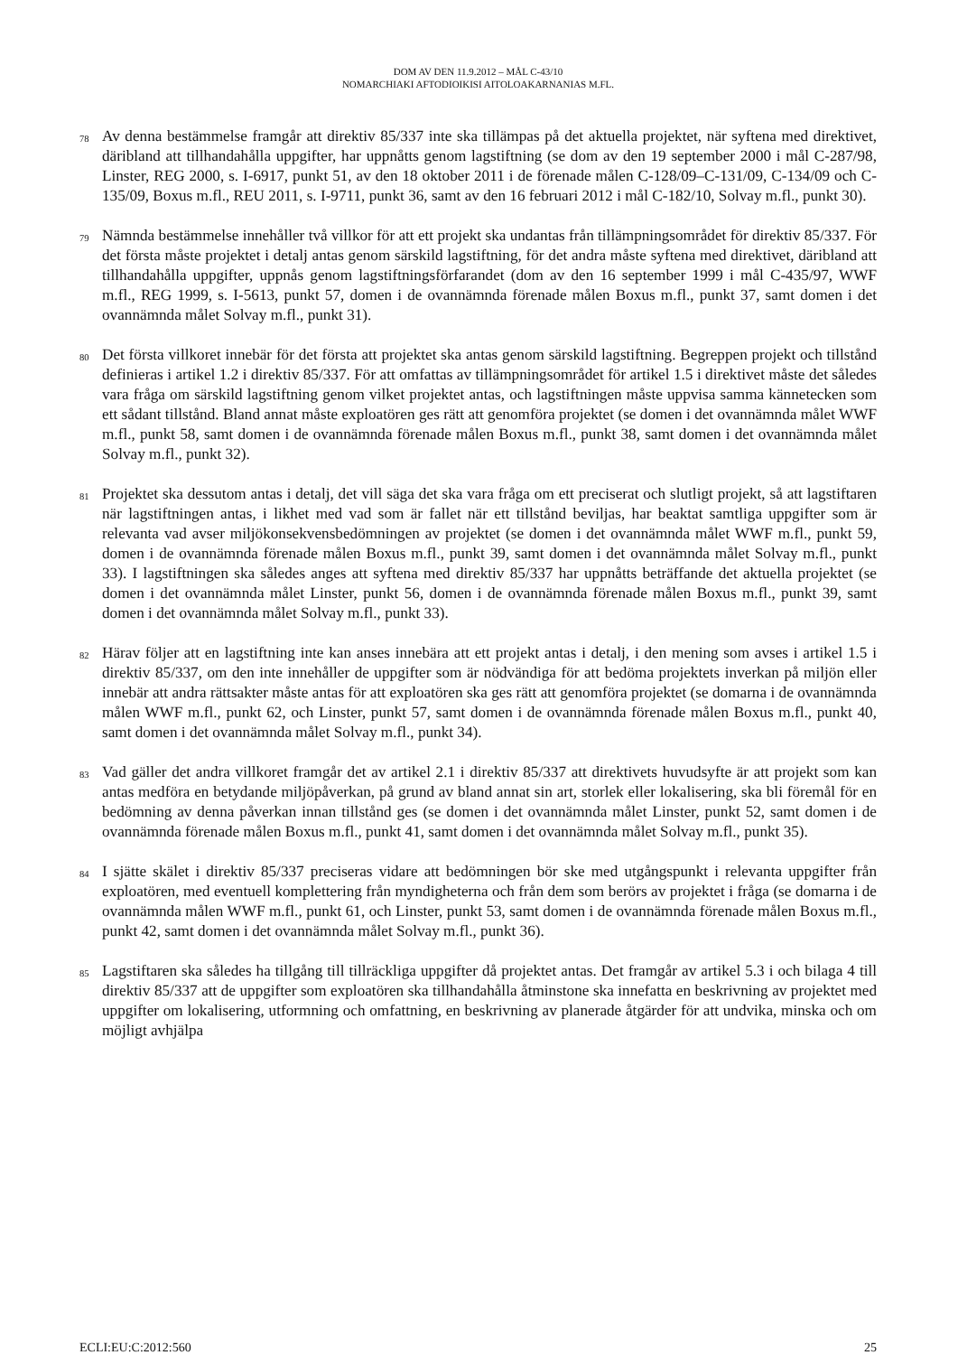DOM AV DEN 11.9.2012 – MÅL C-43/10
NOMARCHIAKI AFTODIOIKISI AITOLOAKARNANIAS M.FL.
78
Av denna bestämmelse framgår att direktiv 85/337 inte ska tillämpas på det aktuella projektet, när syftena med direktivet, däribland att tillhandahålla uppgifter, har uppnåtts genom lagstiftning (se dom av den 19 september 2000 i mål C-287/98, Linster, REG 2000, s. I-6917, punkt 51, av den 18 oktober 2011 i de förenade målen C-128/09–C-131/09, C-134/09 och C-135/09, Boxus m.fl., REU 2011, s. I-9711, punkt 36, samt av den 16 februari 2012 i mål C-182/10, Solvay m.fl., punkt 30).
79
Nämnda bestämmelse innehåller två villkor för att ett projekt ska undantas från tillämpningsområdet för direktiv 85/337. För det första måste projektet i detalj antas genom särskild lagstiftning, för det andra måste syftena med direktivet, däribland att tillhandahålla uppgifter, uppnås genom lagstiftningsförfarandet (dom av den 16 september 1999 i mål C-435/97, WWF m.fl., REG 1999, s. I-5613, punkt 57, domen i de ovannämnda förenade målen Boxus m.fl., punkt 37, samt domen i det ovannämnda målet Solvay m.fl., punkt 31).
80
Det första villkoret innebär för det första att projektet ska antas genom särskild lagstiftning. Begreppen projekt och tillstånd definieras i artikel 1.2 i direktiv 85/337. För att omfattas av tillämpningsområdet för artikel 1.5 i direktivet måste det således vara fråga om särskild lagstiftning genom vilket projektet antas, och lagstiftningen måste uppvisa samma kännetecken som ett sådant tillstånd. Bland annat måste exploatören ges rätt att genomföra projektet (se domen i det ovannämnda målet WWF m.fl., punkt 58, samt domen i de ovannämnda förenade målen Boxus m.fl., punkt 38, samt domen i det ovannämnda målet Solvay m.fl., punkt 32).
81
Projektet ska dessutom antas i detalj, det vill säga det ska vara fråga om ett preciserat och slutligt projekt, så att lagstiftaren när lagstiftningen antas, i likhet med vad som är fallet när ett tillstånd beviljas, har beaktat samtliga uppgifter som är relevanta vad avser miljökonsekvensbedömningen av projektet (se domen i det ovannämnda målet WWF m.fl., punkt 59, domen i de ovannämnda förenade målen Boxus m.fl., punkt 39, samt domen i det ovannämnda målet Solvay m.fl., punkt 33). I lagstiftningen ska således anges att syftena med direktiv 85/337 har uppnåtts beträffande det aktuella projektet (se domen i det ovannämnda målet Linster, punkt 56, domen i de ovannämnda förenade målen Boxus m.fl., punkt 39, samt domen i det ovannämnda målet Solvay m.fl., punkt 33).
82
Härav följer att en lagstiftning inte kan anses innebära att ett projekt antas i detalj, i den mening som avses i artikel 1.5 i direktiv 85/337, om den inte innehåller de uppgifter som är nödvändiga för att bedöma projektets inverkan på miljön eller innebär att andra rättsakter måste antas för att exploatören ska ges rätt att genomföra projektet (se domarna i de ovannämnda målen WWF m.fl., punkt 62, och Linster, punkt 57, samt domen i de ovannämnda förenade målen Boxus m.fl., punkt 40, samt domen i det ovannämnda målet Solvay m.fl., punkt 34).
83
Vad gäller det andra villkoret framgår det av artikel 2.1 i direktiv 85/337 att direktivets huvudsyfte är att projekt som kan antas medföra en betydande miljöpåverkan, på grund av bland annat sin art, storlek eller lokalisering, ska bli föremål för en bedömning av denna påverkan innan tillstånd ges (se domen i det ovannämnda målet Linster, punkt 52, samt domen i de ovannämnda förenade målen Boxus m.fl., punkt 41, samt domen i det ovannämnda målet Solvay m.fl., punkt 35).
84
I sjätte skälet i direktiv 85/337 preciseras vidare att bedömningen bör ske med utgångspunkt i relevanta uppgifter från exploatören, med eventuell komplettering från myndigheterna och från dem som berörs av projektet i fråga (se domarna i de ovannämnda målen WWF m.fl., punkt 61, och Linster, punkt 53, samt domen i de ovannämnda förenade målen Boxus m.fl., punkt 42, samt domen i det ovannämnda målet Solvay m.fl., punkt 36).
85
Lagstiftaren ska således ha tillgång till tillräckliga uppgifter då projektet antas. Det framgår av artikel 5.3 i och bilaga 4 till direktiv 85/337 att de uppgifter som exploatören ska tillhandahålla åtminstone ska innefatta en beskrivning av projektet med uppgifter om lokalisering, utformning och omfattning, en beskrivning av planerade åtgärder för att undvika, minska och om möjligt avhjälpa
ECLI:EU:C:2012:560 25